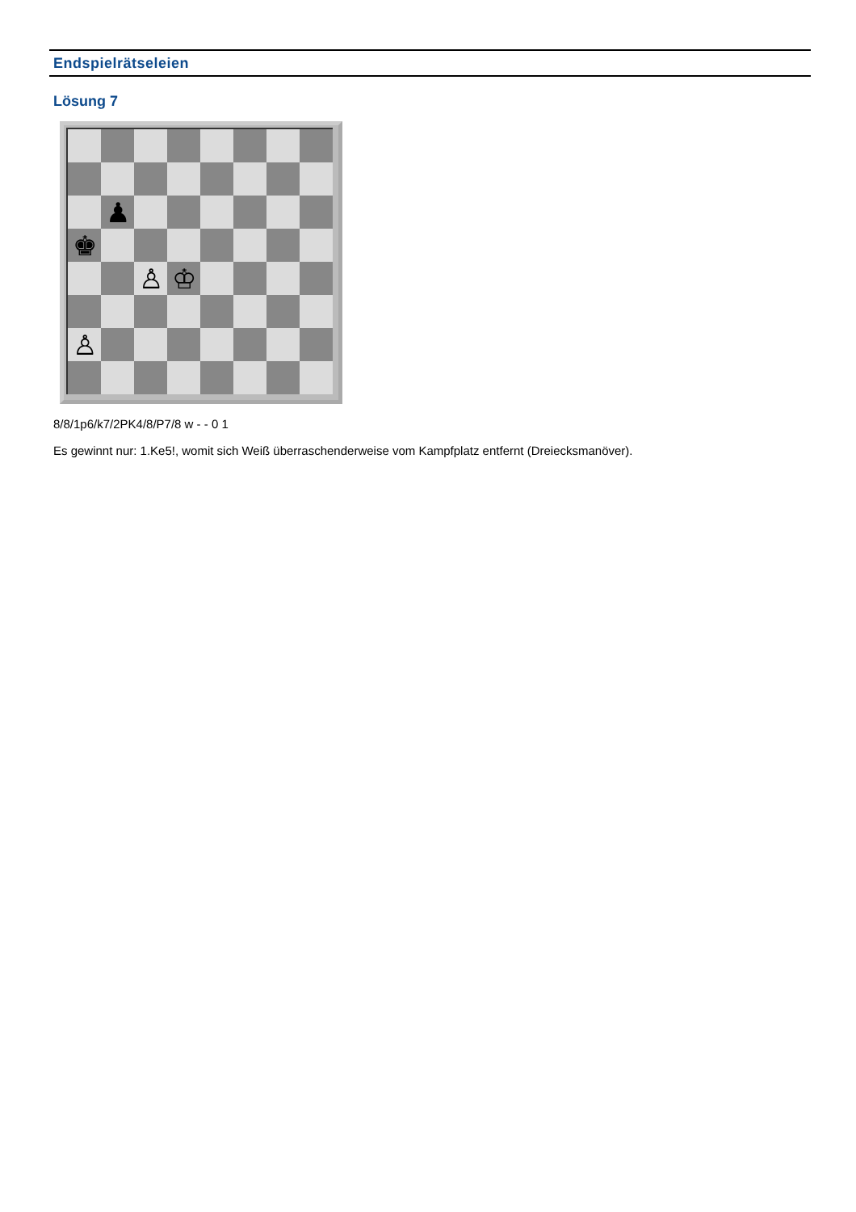Endspielrätseleien
Lösung 7
♟
♚
♙
♔
♙
8/8/1p6/k7/2PK4/8/P7/8 w - - 0 1
Es gewinnt nur: 1.Ke5!, womit sich Weiß überraschenderweise vom Kampfplatz entfernt (Dreiecksmanöver).